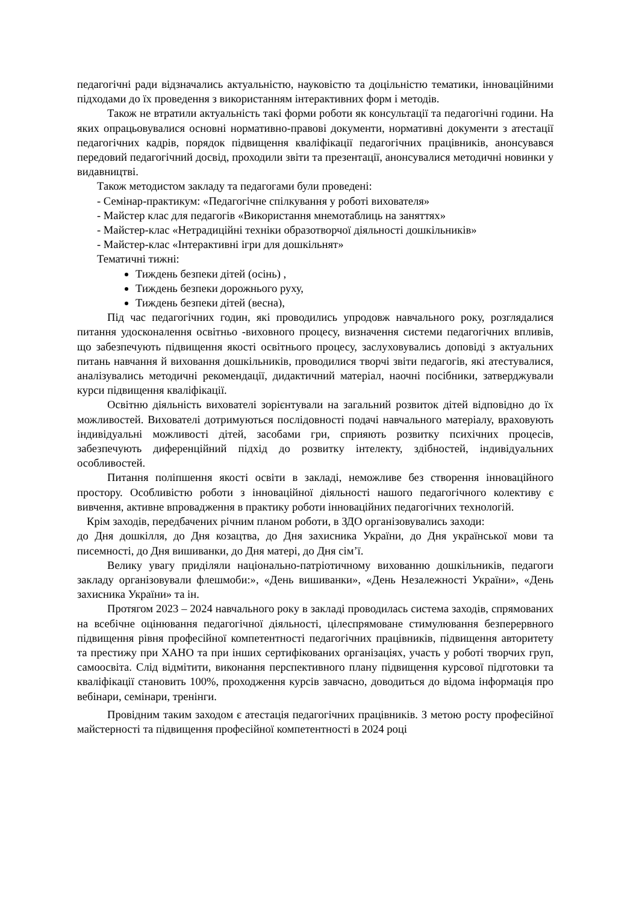педагогічні ради відзначались актуальністю, науковістю та доцільністю тематики, інноваційними підходами до їх проведення з використанням інтерактивних форм і методів.
Також не втратили актуальність такі форми роботи як консультації та педагогічні години. На яких опрацьовувалися основні нормативно-правові документи, нормативні документи з атестації педагогічних кадрів, порядок підвищення кваліфікації педагогічних працівників, анонсувався передовий педагогічний досвід, проходили звіти та презентації, анонсувалися методичні новинки у видавництві.
Також методистом закладу та педагогами були проведені:
- Семінар-практикум: «Педагогічне спілкування у роботі вихователя»
- Майстер клас для педагогів «Використання мнемотаблиць на заняттях»
- Майстер-клас «Нетрадиційні техніки образотворчої діяльності дошкільників»
- Майстер-клас «Інтерактивні ігри для дошкільнят»
Тематичні тижні:
Тиждень безпеки дітей (осінь) ,
Тиждень безпеки дорожнього руху,
Тиждень безпеки дітей (весна),
Під час педагогічних годин, які проводились упродовж навчального року, розглядалися питання удосконалення освітньо -виховного процесу, визначення системи педагогічних впливів, що забезпечують підвищення якості освітнього процесу, заслуховувались доповіді з актуальних питань навчання й виховання дошкільників, проводилися творчі звіти педагогів, які атестувалися, аналізувались методичні рекомендації, дидактичний матеріал, наочні посібники, затверджували курси підвищення кваліфікації.
Освітню діяльність вихователі зорієнтували на загальний розвиток дітей відповідно до їх можливостей. Вихователі дотримуються послідовності подачі навчального матеріалу, враховують індивідуальні можливості дітей, засобами гри, сприяють розвитку психічних процесів, забезпечують диференційний підхід до розвитку інтелекту, здібностей, індивідуальних особливостей.
Питання поліпшення якості освіти в закладі, неможливе без створення інноваційного простору. Особливістю роботи з інноваційної діяльності нашого педагогічного колективу є вивчення, активне впровадження в практику роботи інноваційних педагогічних технологій.
Крім заходів, передбачених річним планом роботи, в ЗДО організовувались заходи:
до Дня дошкілля, до Дня козацтва, до Дня захисника України, до Дня української мови та писемності, до Дня вишиванки, до Дня матері, до Дня сім’ї.
Велику увагу приділяли національно-патріотичному вихованню дошкільників, педагоги закладу організовували флешмоби:», «День вишиванки», «День Незалежності України», «День захисника України» та ін.
Протягом 2023 – 2024 навчального року в закладі проводилась система заходів, спрямованих на всебічне оцінювання педагогічної діяльності, цілеспрямоване стимулювання безперервного підвищення рівня професійної компетентності педагогічних працівників, підвищення авторитету та престижу при ХАНО та при інших сертифікованих організаціях, участь у роботі творчих груп, самоосвіта. Слід відмітити, виконання перспективного плану підвищення курсової підготовки та кваліфікації становить 100%, проходження курсів завчасно, доводиться до відома інформація про вебінари, семінари, тренінги.
Провідним таким заходом є атестація педагогічних працівників. З метою росту професійної майстерності та підвищення професійної компетентності в 2024 році